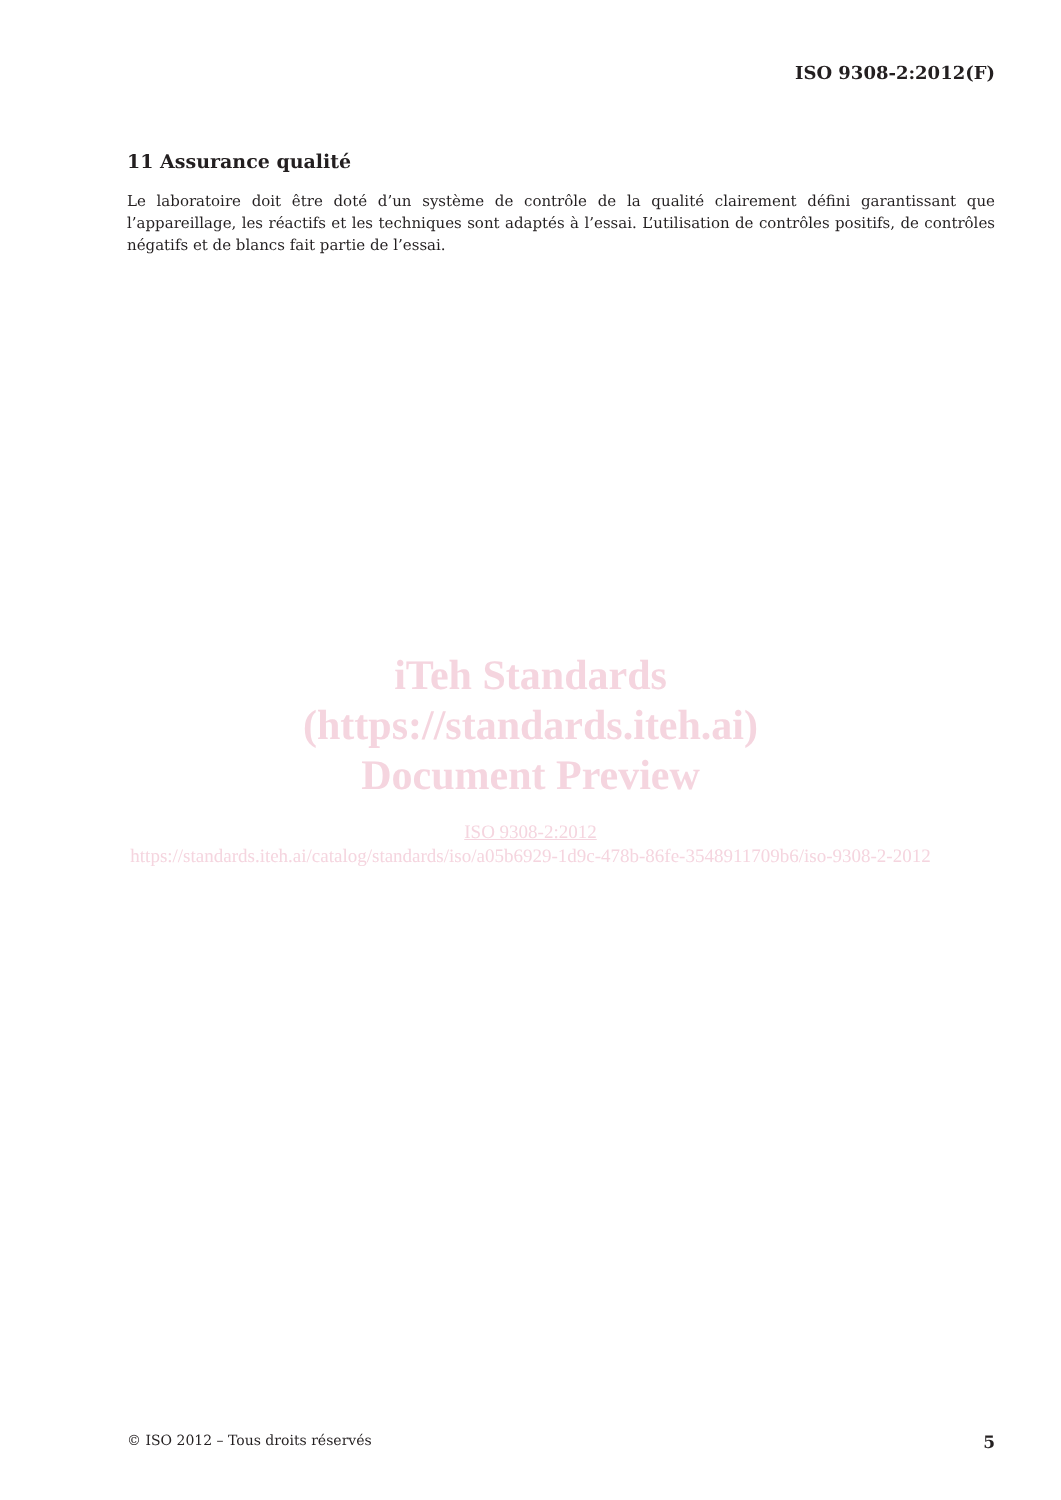ISO 9308-2:2012(F)
11 Assurance qualité
Le laboratoire doit être doté d’un système de contrôle de la qualité clairement défini garantissant que l’appareillage, les réactifs et les techniques sont adaptés à l’essai. L’utilisation de contrôles positifs, de contrôles négatifs et de blancs fait partie de l’essai.
iTeh Standards
(https://standards.iteh.ai)
Document Preview
ISO 9308-2:2012
https://standards.iteh.ai/catalog/standards/iso/a05b6929-1d9c-478b-86fe-3548911709b6/iso-9308-2-2012
© ISO 2012 – Tous droits réservés 5